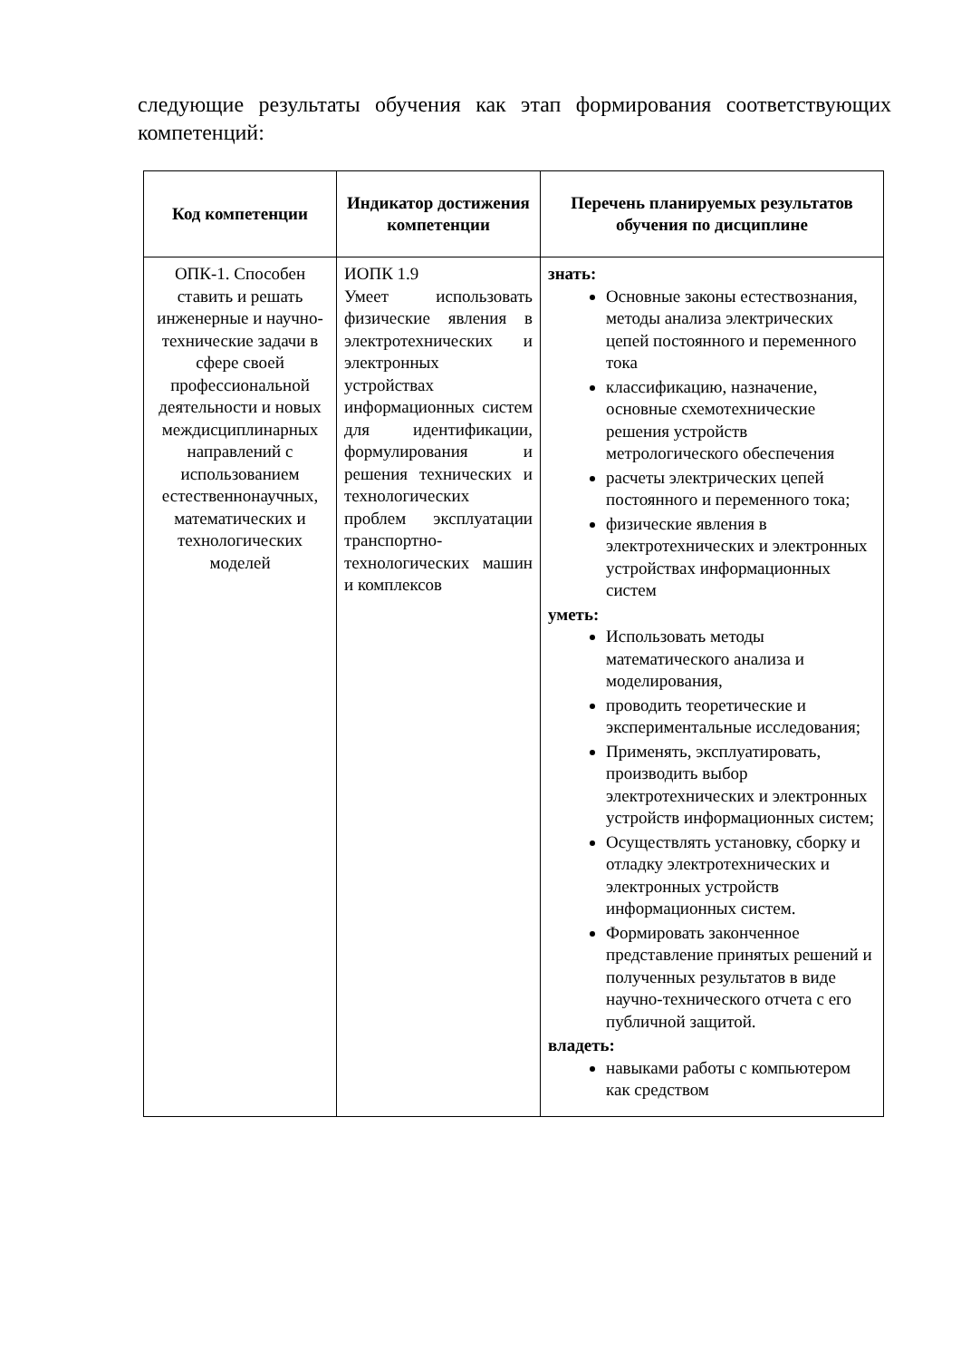следующие результаты обучения как этап формирования соответствующих компетенций:
| Код компетенции | Индикатор достижения компетенции | Перечень планируемых результатов обучения по дисциплине |
| --- | --- | --- |
| ОПК-1. Способен ставить и решать инженерные и научно-технические задачи в сфере своей профессиональной деятельности и новых междисциплинарных направлений с использованием естественнонаучных, математических и технологических моделей | ИОПК 1.9 Умеет использовать физические явления в электротехнических и электронных устройствах информационных систем для идентификации, формулирования и решения технических и технологических проблем эксплуатации транспортно-технологических машин и комплексов | знать: Основные законы естествознания, методы анализа электрических цепей постоянного и переменного тока классификацию, назначение, основные схемотехнические решения устройств метрологического обеспечения расчеты электрических цепей постоянного и переменного тока; физические явления в электротехнических и электронных устройствах информационных систем уметь: Использовать методы математического анализа и моделирования, проводить теоретические и экспериментальные исследования; Применять, эксплуатировать, производить выбор электротехнических и электронных устройств информационных систем; Осуществлять установку, сборку и отладку электротехнических и электронных устройств информационных систем. Формировать законченное представление принятых решений и полученных результатов в виде научно-технического отчета с его публичной защитой. владеть: навыками работы с компьютером как средством |